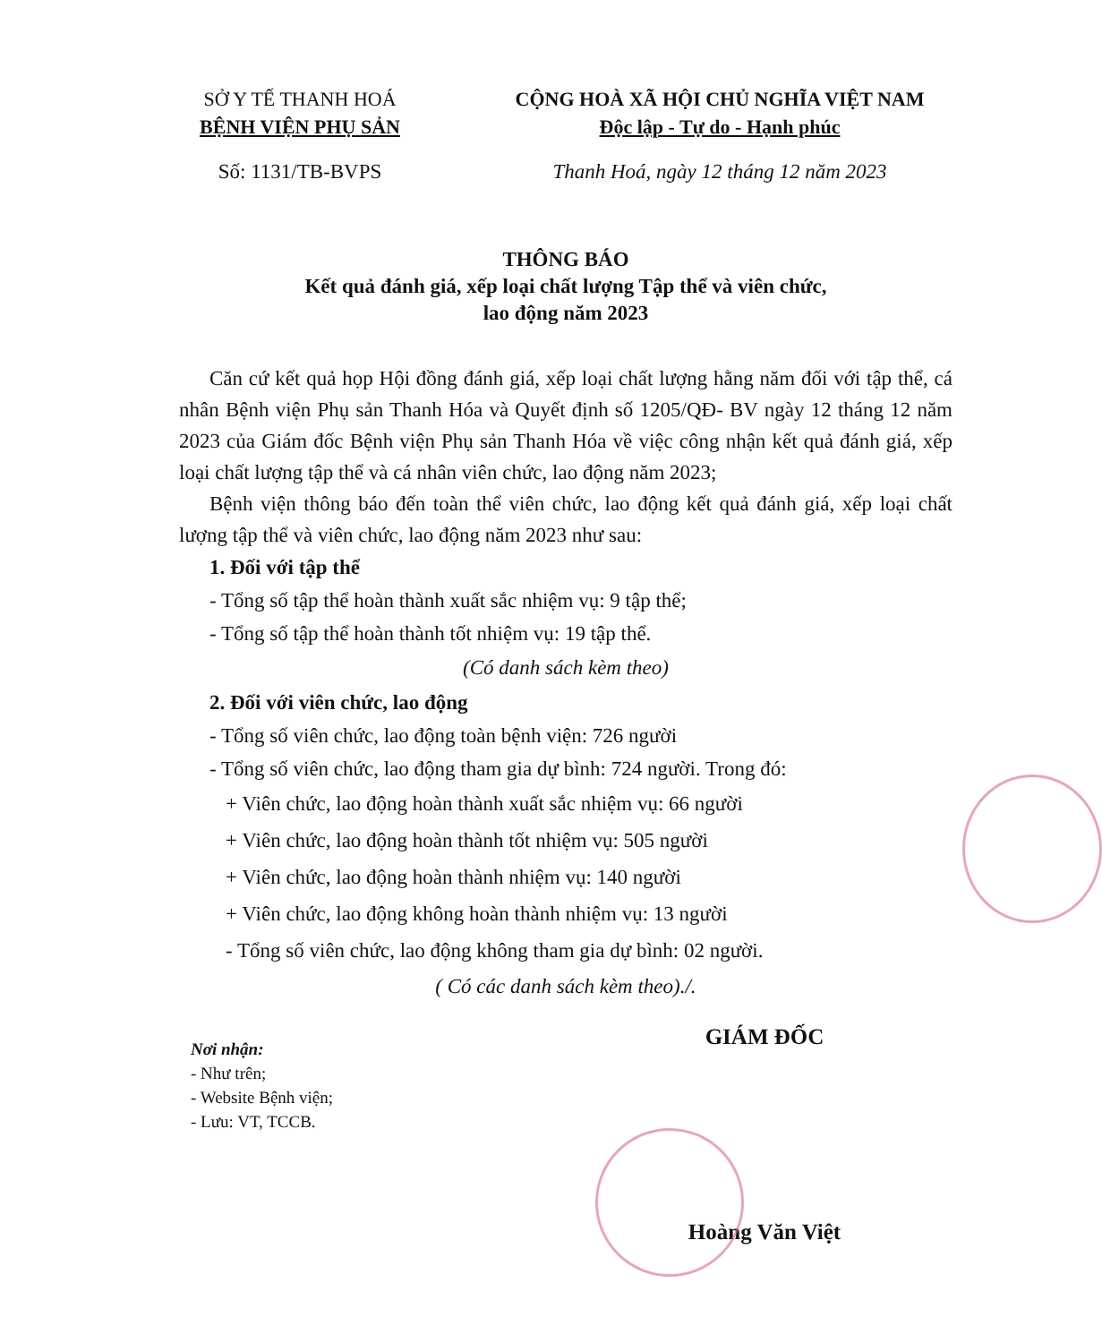SỞ Y TẾ THANH HOÁ
BỆNH VIỆN PHỤ SẢN
CỘNG HOÀ XÃ HỘI CHỦ NGHĨA VIỆT NAM
Độc lập - Tự do - Hạnh phúc
Số: 1131/TB-BVPS Thanh Hoá, ngày 12 tháng 12 năm 2023
THÔNG BÁO
Kết quả đánh giá, xếp loại chất lượng Tập thể và viên chức,
lao động năm 2023
Căn cứ kết quả họp Hội đồng đánh giá, xếp loại chất lượng hằng năm đối với tập thể, cá nhân Bệnh viện Phụ sản Thanh Hóa và Quyết định số 1205/QĐ- BV ngày 12 tháng 12 năm 2023 của Giám đốc Bệnh viện Phụ sản Thanh Hóa về việc công nhận kết quả đánh giá, xếp loại chất lượng tập thể và cá nhân viên chức, lao động năm 2023;
Bệnh viện thông báo đến toàn thể viên chức, lao động kết quả đánh giá, xếp loại chất lượng tập thể và viên chức, lao động năm 2023 như sau:
1. Đối với tập thể
- Tổng số tập thể hoàn thành xuất sắc nhiệm vụ: 9 tập thể;
- Tổng số tập thể hoàn thành tốt nhiệm vụ: 19 tập thể.
(Có danh sách kèm theo)
2. Đối với viên chức, lao động
- Tổng số viên chức, lao động toàn bệnh viện: 726 người
- Tổng số viên chức, lao động tham gia dự bình: 724 người. Trong đó:
+ Viên chức, lao động hoàn thành xuất sắc nhiệm vụ: 66 người
+ Viên chức, lao động hoàn thành tốt nhiệm vụ: 505 người
+ Viên chức, lao động hoàn thành nhiệm vụ: 140 người
+ Viên chức, lao động không hoàn thành nhiệm vụ: 13 người
- Tổng số viên chức, lao động không tham gia dự bình: 02 người.
( Có các danh sách kèm theo)./.
Nơi nhận:
- Như trên;
- Website Bệnh viện;
- Lưu: VT, TCCB.
GIÁM ĐỐC
Hoàng Văn Việt